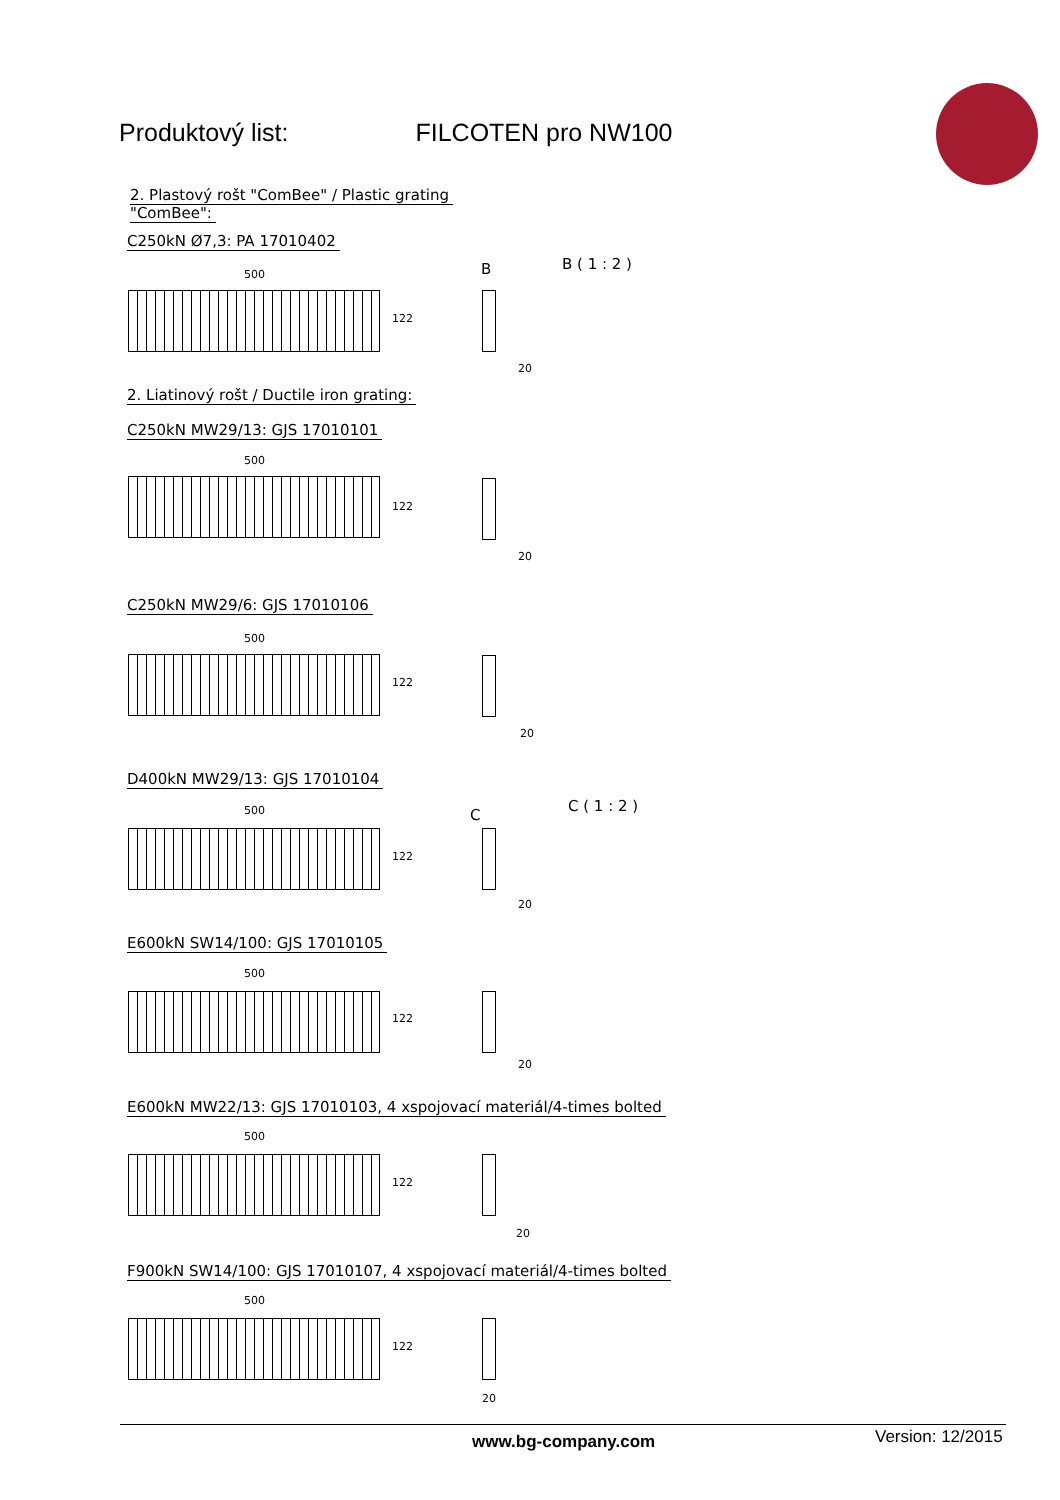Produktový list: FILCOTEN pro NW100
2. Plastový rošt "ComBee" / Plastic grating
"ComBee":
C250kN Ø7,3: PA 17010402
500
122
B B ( 1 : 2 )
20
2. Liatinový rošt / Ductile iron grating:
C250kN MW29/13: GJS 17010101
500
122
20
C250kN MW29/6: GJS 17010106
500
122
20
D400kN MW29/13: GJS 17010104
500
122
C
C ( 1 : 2 )
20
E600kN SW14/100: GJS 17010105
500
122
20
E600kN MW22/13: GJS 17010103, 4 xspojovací materiál/4-times bolted
500
122
20
F900kN SW14/100: GJS 17010107, 4 xspojovací materiál/4-times bolted
500
122
20
www.bg-company.com Version: 12/2015